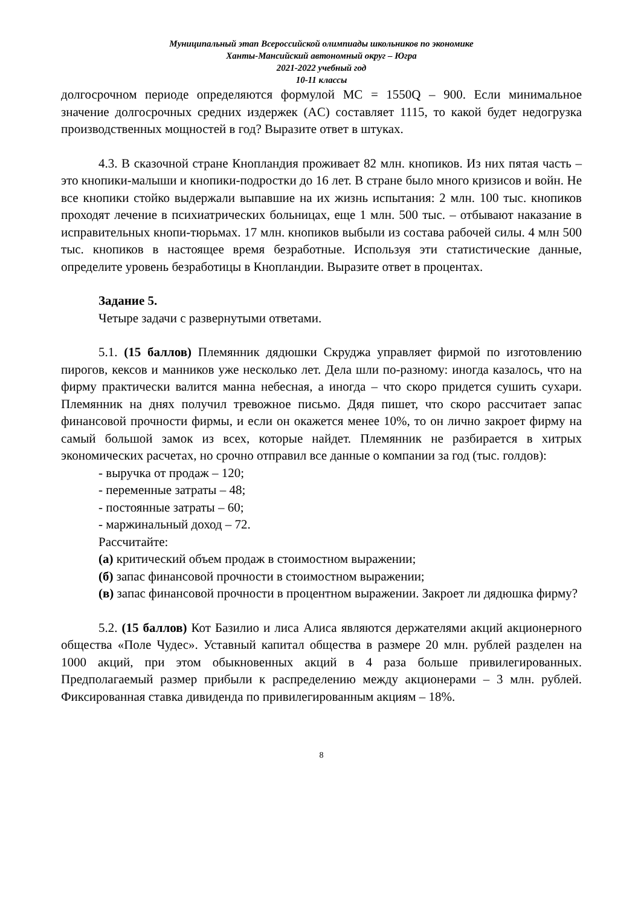Муниципальный этап Всероссийской олимпиады школьников по экономике
Ханты-Мансийский автономный округ – Югра
2021-2022 учебный год
10-11 классы
долгосрочном периоде определяются формулой MC = 1550Q – 900. Если минимальное значение долгосрочных средних издержек (AC) составляет 1115, то какой будет недогрузка производственных мощностей в год? Выразите ответ в штуках.
4.3. В сказочной стране Кнопландия проживает 82 млн. кнопиков. Из них пятая часть – это кнопики-малыши и кнопики-подростки до 16 лет. В стране было много кризисов и войн. Не все кнопики стойко выдержали выпавшие на их жизнь испытания: 2 млн. 100 тыс. кнопиков проходят лечение в психиатрических больницах, еще 1 млн. 500 тыс. – отбывают наказание в исправительных кнопи-тюрьмах. 17 млн. кнопиков выбыли из состава рабочей силы. 4 млн 500 тыс. кнопиков в настоящее время безработные. Используя эти статистические данные, определите уровень безработицы в Кнопландии. Выразите ответ в процентах.
Задание 5.
Четыре задачи с развернутыми ответами.
5.1. (15 баллов) Племянник дядюшки Скруджа управляет фирмой по изготовлению пирогов, кексов и манников уже несколько лет. Дела шли по-разному: иногда казалось, что на фирму практически валится манна небесная, а иногда – что скоро придется сушить сухари. Племянник на днях получил тревожное письмо. Дядя пишет, что скоро рассчитает запас финансовой прочности фирмы, и если он окажется менее 10%, то он лично закроет фирму на самый большой замок из всех, которые найдет. Племянник не разбирается в хитрых экономических расчетах, но срочно отправил все данные о компании за год (тыс. голдов):
- выручка от продаж – 120;
- переменные затраты – 48;
- постоянные затраты – 60;
- маржинальный доход – 72.
Рассчитайте:
(а) критический объем продаж в стоимостном выражении;
(б) запас финансовой прочности в стоимостном выражении;
(в) запас финансовой прочности в процентном выражении. Закроет ли дядюшка фирму?
5.2. (15 баллов) Кот Базилио и лиса Алиса являются держателями акций акционерного общества «Поле Чудес». Уставный капитал общества в размере 20 млн. рублей разделен на 1000 акций, при этом обыкновенных акций в 4 раза больше привилегированных. Предполагаемый размер прибыли к распределению между акционерами – 3 млн. рублей. Фиксированная ставка дивиденда по привилегированным акциям – 18%.
8